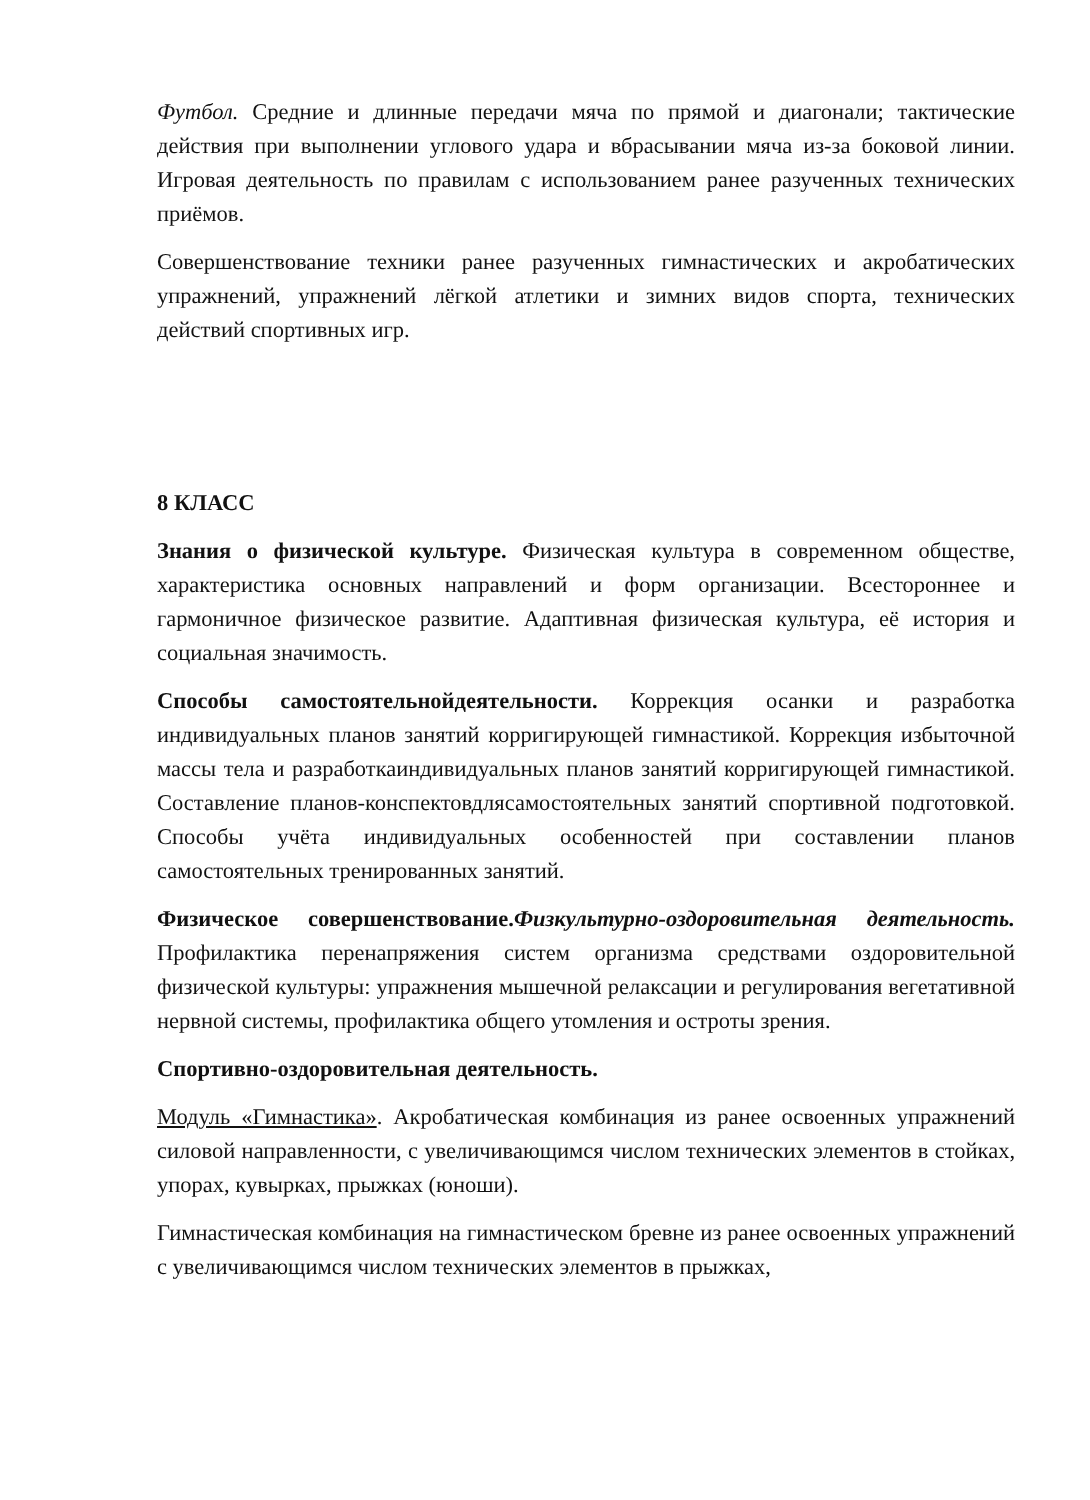Футбол. Средние и длинные передачи мяча по прямой и диагонали; тактические действия при выполнении углового удара и вбрасывании мяча из-за боковой линии. Игровая деятельность по правилам с использованием ранее разученных технических приёмов.
Совершенствование техники ранее разученных гимнастических и акробатических упражнений, упражнений лёгкой атлетики и зимних видов спорта, технических действий спортивных игр.
8 КЛАСС
Знания о физической культуре. Физическая культура в современном обществе, характеристика основных направлений и форм организации. Всестороннее и гармоничное физическое развитие. Адаптивная физическая культура, её история и социальная значимость.
Способы самостоятельнойдеятельности. Коррекция осанки и разработка индивидуальных планов занятий корригирующей гимнастикой. Коррекция избыточной массы тела и разработкаиндивидуальных планов занятий корригирующей гимнастикой. Составление планов-конспектовдлясамостоятельных занятий спортивной подготовкой. Способы учёта индивидуальных особенностей при составлении планов самостоятельных тренированных занятий.
Физическое совершенствование.Физкультурно-оздоровительная деятельность. Профилактика перенапряжения систем организма средствами оздоровительной физической культуры: упражнения мышечной релаксации и регулирования вегетативной нервной системы, профилактика общего утомления и остроты зрения.
Спортивно-оздоровительная деятельность.
Модуль «Гимнастика». Акробатическая комбинация из ранее освоенных упражнений силовой направленности, с увеличивающимся числом технических элементов в стойках, упорах, кувырках, прыжках (юноши).
Гимнастическая комбинация на гимнастическом бревне из ранее освоенных упражнений с увеличивающимся числом технических элементов в прыжках,